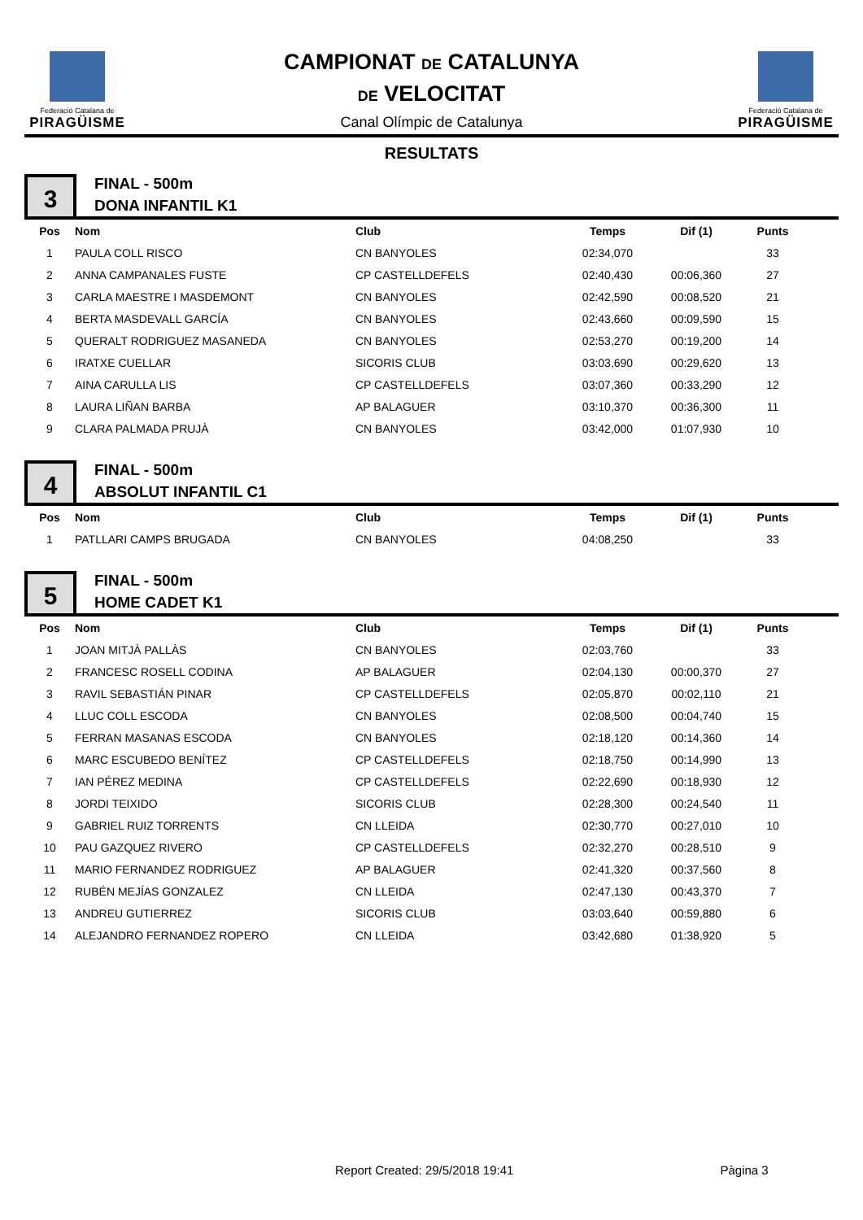Federació Catalana de
PIRAGÜISME
CAMPIONAT DE CATALUNYA
DE VELOCITAT
Canal Olímpic de Catalunya
Federació Catalana de
PIRAGÜISME
RESULTATS
3
FINAL - 500m
DONA INFANTIL K1
| Pos | Nom | Club | Temps | Dif (1) | Punts |
| --- | --- | --- | --- | --- | --- |
| 1 | PAULA COLL RISCO | CN BANYOLES | 02:34,070 | | 33 |
| 2 | ANNA CAMPANALES FUSTE | CP CASTELLDEFELS | 02:40,430 | 00:06,360 | 27 |
| 3 | CARLA MAESTRE I MASDEMONT | CN BANYOLES | 02:42,590 | 00:08,520 | 21 |
| 4 | BERTA MASDEVALL GARCÍA | CN BANYOLES | 02:43,660 | 00:09,590 | 15 |
| 5 | QUERALT RODRIGUEZ MASANEDA | CN BANYOLES | 02:53,270 | 00:19,200 | 14 |
| 6 | IRATXE CUELLAR | SICORIS CLUB | 03:03,690 | 00:29,620 | 13 |
| 7 | AINA CARULLA LIS | CP CASTELLDEFELS | 03:07,360 | 00:33,290 | 12 |
| 8 | LAURA LIÑAN BARBA | AP BALAGUER | 03:10,370 | 00:36,300 | 11 |
| 9 | CLARA PALMADA PRUJÀ | CN BANYOLES | 03:42,000 | 01:07,930 | 10 |
4
FINAL - 500m
ABSOLUT INFANTIL C1
| Pos | Nom | Club | Temps | Dif (1) | Punts |
| --- | --- | --- | --- | --- | --- |
| 1 | PATLLARI CAMPS BRUGADA | CN BANYOLES | 04:08,250 | | 33 |
5
FINAL - 500m
HOME CADET K1
| Pos | Nom | Club | Temps | Dif (1) | Punts |
| --- | --- | --- | --- | --- | --- |
| 1 | JOAN MITJÀ PALLÀS | CN BANYOLES | 02:03,760 | | 33 |
| 2 | FRANCESC ROSELL CODINA | AP BALAGUER | 02:04,130 | 00:00,370 | 27 |
| 3 | RAVIL SEBASTIÁN PINAR | CP CASTELLDEFELS | 02:05,870 | 00:02,110 | 21 |
| 4 | LLUC COLL ESCODA | CN BANYOLES | 02:08,500 | 00:04,740 | 15 |
| 5 | FERRAN MASANAS ESCODA | CN BANYOLES | 02:18,120 | 00:14,360 | 14 |
| 6 | MARC ESCUBEDO BENÍTEZ | CP CASTELLDEFELS | 02:18,750 | 00:14,990 | 13 |
| 7 | IAN PÉREZ MEDINA | CP CASTELLDEFELS | 02:22,690 | 00:18,930 | 12 |
| 8 | JORDI TEIXIDO | SICORIS CLUB | 02:28,300 | 00:24,540 | 11 |
| 9 | GABRIEL RUIZ TORRENTS | CN LLEIDA | 02:30,770 | 00:27,010 | 10 |
| 10 | PAU GAZQUEZ RIVERO | CP CASTELLDEFELS | 02:32,270 | 00:28,510 | 9 |
| 11 | MARIO FERNANDEZ RODRIGUEZ | AP BALAGUER | 02:41,320 | 00:37,560 | 8 |
| 12 | RUBÉN MEJÍAS GONZALEZ | CN LLEIDA | 02:47,130 | 00:43,370 | 7 |
| 13 | ANDREU GUTIERREZ | SICORIS CLUB | 03:03,640 | 00:59,880 | 6 |
| 14 | ALEJANDRO FERNANDEZ ROPERO | CN LLEIDA | 03:42,680 | 01:38,920 | 5 |
Report Created: 29/5/2018 19:41 Pàgina 3